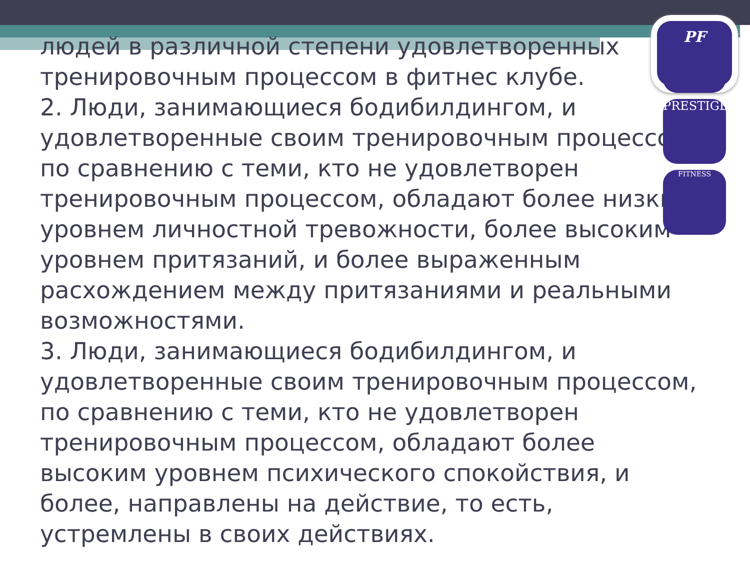людей в различной степени удовлетворенных тренировочным процессом в фитнес клубе.
2. Люди, занимающиеся бодибилдингом, и удовлетворенные своим тренировочным процессом, по сравнению с теми, кто не удовлетворен тренировочным процессом, обладают более низким уровнем личностной тревожности, более высоким уровнем притязаний, и более выраженным расхождением между притязаниями и реальными возможностями.
3. Люди, занимающиеся бодибилдингом, и удовлетворенные своим тренировочным процессом, по сравнению с теми, кто не удовлетворен тренировочным процессом, обладают более высоким уровнем психического спокойствия, и более, направлены на действие, то есть, устремлены в своих действиях.
PF
PRESTIGE
FITNESS